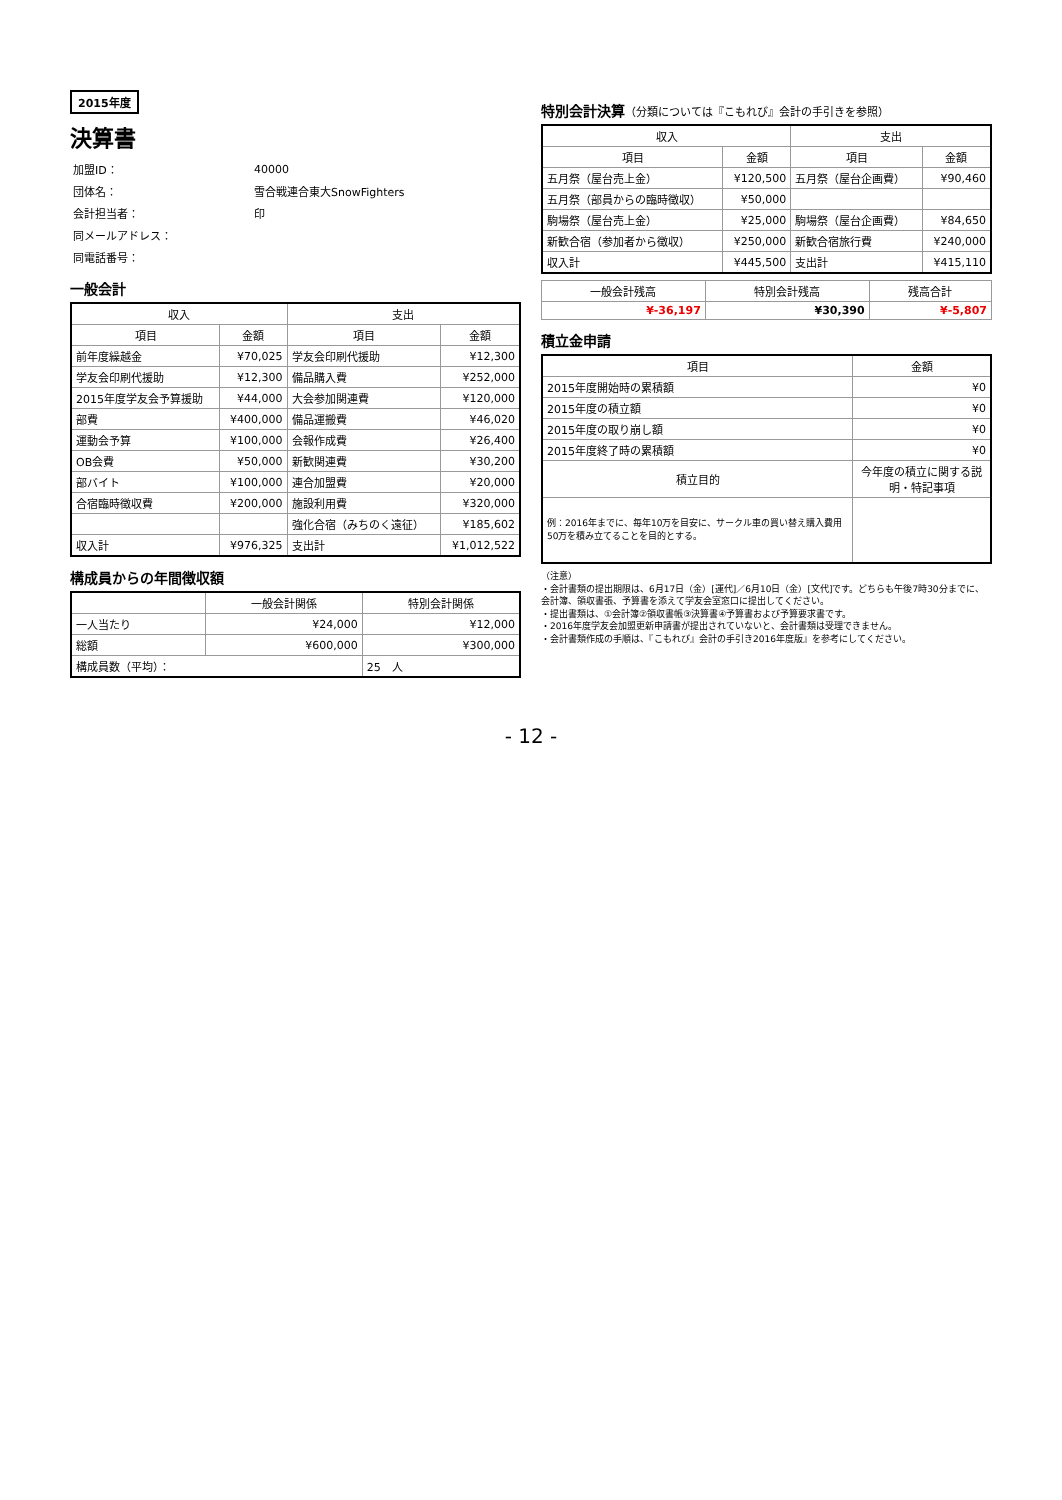2015年度
決算書
| 加盟ID： | 40000 |
| 団体名： | 雪合戦連合東大SnowFighters |
| 会計担当者： | 印 |
| 同メールアドレス： | |
| 同電話番号： | |
一般会計
| 収入 | | 支出 | |
| --- | --- | --- | --- |
| 項目 | 金額 | 項目 | 金額 |
| 前年度繰越金 | ¥70,025 | 学友会印刷代援助 | ¥12,300 |
| 学友会印刷代援助 | ¥12,300 | 備品購入費 | ¥252,000 |
| 2015年度学友会予算援助 | ¥44,000 | 大会参加関連費 | ¥120,000 |
| 部費 | ¥400,000 | 備品運搬費 | ¥46,020 |
| 運動会予算 | ¥100,000 | 会報作成費 | ¥26,400 |
| OB会費 | ¥50,000 | 新歓関連費 | ¥30,200 |
| 部バイト | ¥100,000 | 連合加盟費 | ¥20,000 |
| 合宿臨時徴収費 | ¥200,000 | 施設利用費 | ¥320,000 |
| | | 強化合宿（みちのく遠征） | ¥185,602 |
| 収入計 | ¥976,325 | 支出計 | ¥1,012,522 |
構成員からの年間徴収額
| | 一般会計関係 | 特別会計関係 |
| --- | --- | --- |
| 一人当たり | ¥24,000 | ¥12,000 |
| 総額 | ¥600,000 | ¥300,000 |
| 構成員数（平均）： | | 25 人 |
特別会計決算（分類については『こもれび』会計の手引きを参照）
| 収入 | | 支出 | |
| --- | --- | --- | --- |
| 項目 | 金額 | 項目 | 金額 |
| 五月祭（屋台売上金） | ¥120,500 | 五月祭（屋台企画費） | ¥90,460 |
| 五月祭（部員からの臨時徴収） | ¥50,000 | | |
| 駒場祭（屋台売上金） | ¥25,000 | 駒場祭（屋台企画費） | ¥84,650 |
| 新歓合宿（参加者から徴収） | ¥250,000 | 新歓合宿旅行費 | ¥240,000 |
| 収入計 | ¥445,500 | 支出計 | ¥415,110 |
| 一般会計残高 | 特別会計残高 | 残高合計 |
| --- | --- | --- |
| ¥-36,197 | ¥30,390 | ¥-5,807 |
積立金申請
| 項目 | 金額 |
| --- | --- |
| 2015年度開始時の累積額 | ¥0 |
| 2015年度の積立額 | ¥0 |
| 2015年度の取り崩し額 | ¥0 |
| 2015年度終了時の累積額 | ¥0 |
| 積立目的 | 今年度の積立に関する説明・特記事項 |
| 例：2016年までに、毎年10万を目安に、サークル車の買い替え購入費用50万を積み立てることを目的とする。 | |
（注意）
・会計書類の提出期限は、6月17日（金）[運代]／6月10日（金）[文代]です。どちらも午後7時30分までに、会計簿、領収書張、予算書を添えて学友会室窓口に提出してください。
・提出書類は、①会計簿②領収書帳③決算書④予算書および予算要求書です。
・2016年度学友会加盟更新申請書が提出されていないと、会計書類は受理できません。
・会計書類作成の手順は、『こもれび』会計の手引き2016年度版』を参考にしてください。
- 12 -